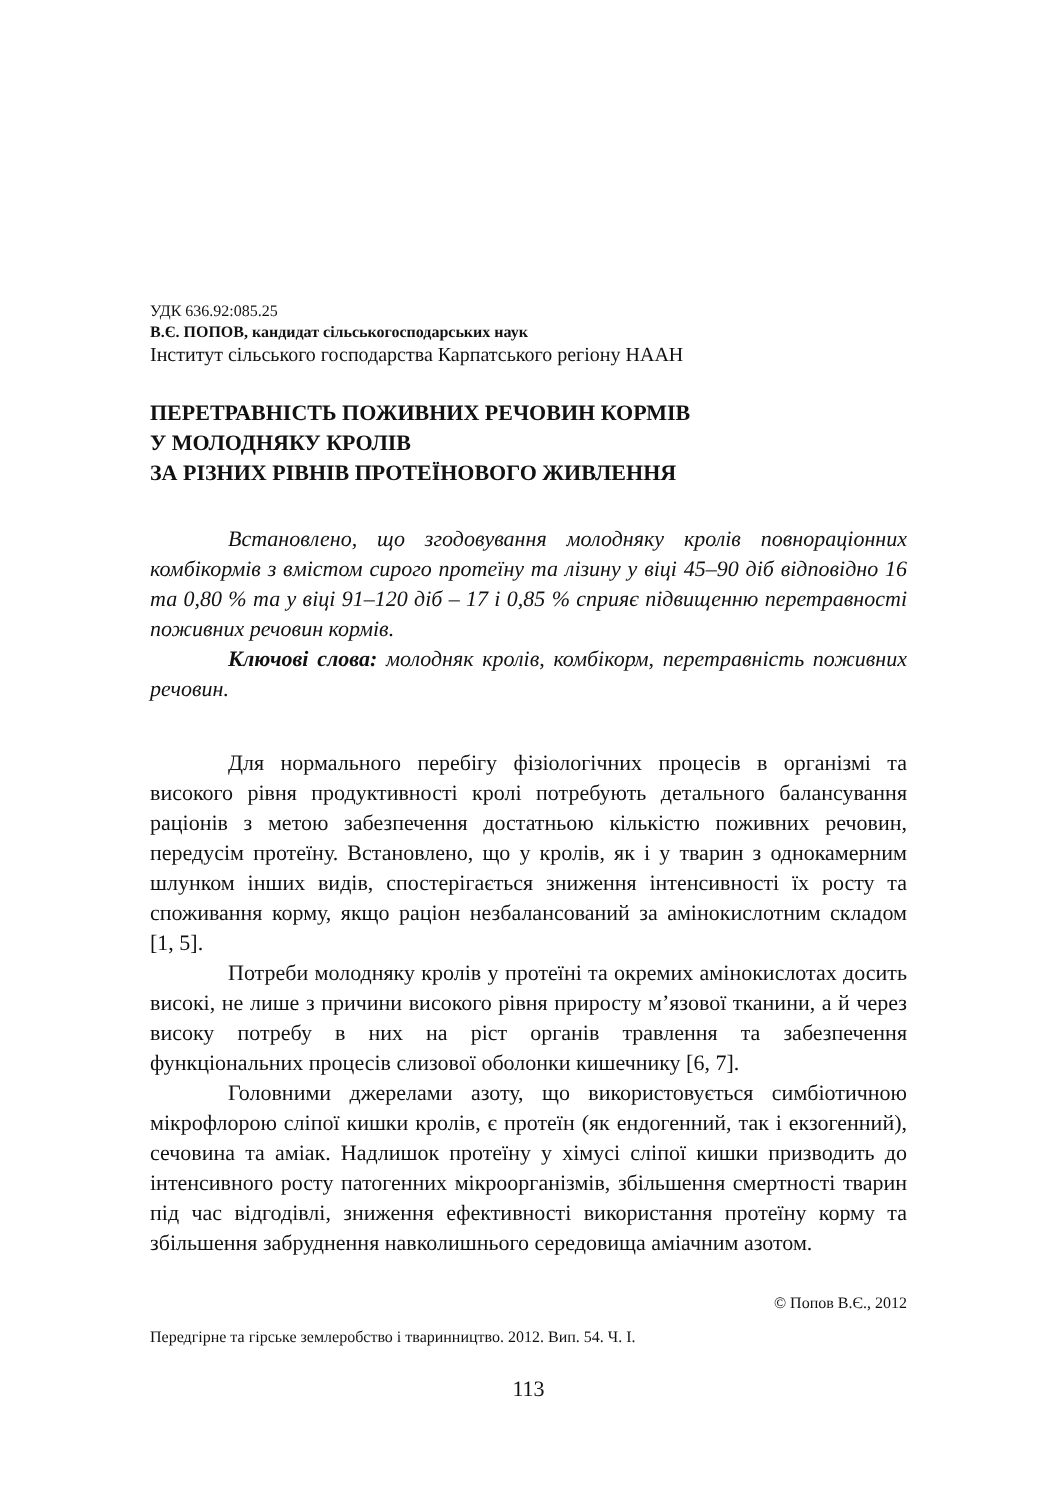УДК 636.92:085.25
В.Є. ПОПОВ, кандидат сільськогосподарських наук
Інститут сільського господарства Карпатського регіону НААН
ПЕРЕТРАВНІСТЬ ПОЖИВНИХ РЕЧОВИН КОРМІВ
У МОЛОДНЯКУ КРОЛІВ
ЗА РІЗНИХ РІВНІВ ПРОТЕЇНОВОГО ЖИВЛЕННЯ
Встановлено, що згодовування молодняку кролів повнораціонних комбікормів з вмістом сирого протеїну та лізину у віці 45–90 діб відповідно 16 та 0,80 % та у віці 91–120 діб – 17 і 0,85 % сприяє підвищенню перетравності поживних речовин кормів.
Ключові слова: молодняк кролів, комбікорм, перетравність поживних речовин.
Для нормального перебігу фізіологічних процесів в організмі та високого рівня продуктивності кролі потребують детального балансування раціонів з метою забезпечення достатньою кількістю поживних речовин, передусім протеїну. Встановлено, що у кролів, як і у тварин з однокамерним шлунком інших видів, спостерігається зниження інтенсивності їх росту та споживання корму, якщо раціон незбалансований за амінокислотним складом [1, 5].
Потреби молодняку кролів у протеїні та окремих амінокислотах досить високі, не лише з причини високого рівня приросту м’язової тканини, а й через високу потребу в них на ріст органів травлення та забезпечення функціональних процесів слизової оболонки кишечнику [6, 7].
Головними джерелами азоту, що використовується симбіотичною мікрофлорою сліпої кишки кролів, є протеїн (як ендогенний, так і екзогенний), сечовина та аміак. Надлишок протеїну у хімусі сліпої кишки призводить до інтенсивного росту патогенних мікроорганізмів, збільшення смертності тварин під час відгодівлі, зниження ефективності використання протеїну корму та збільшення забруднення навколишнього середовища аміачним азотом.
© Попов В.Є., 2012
Передгірне та гірське землеробство і тваринництво. 2012. Вип. 54. Ч. І.
113